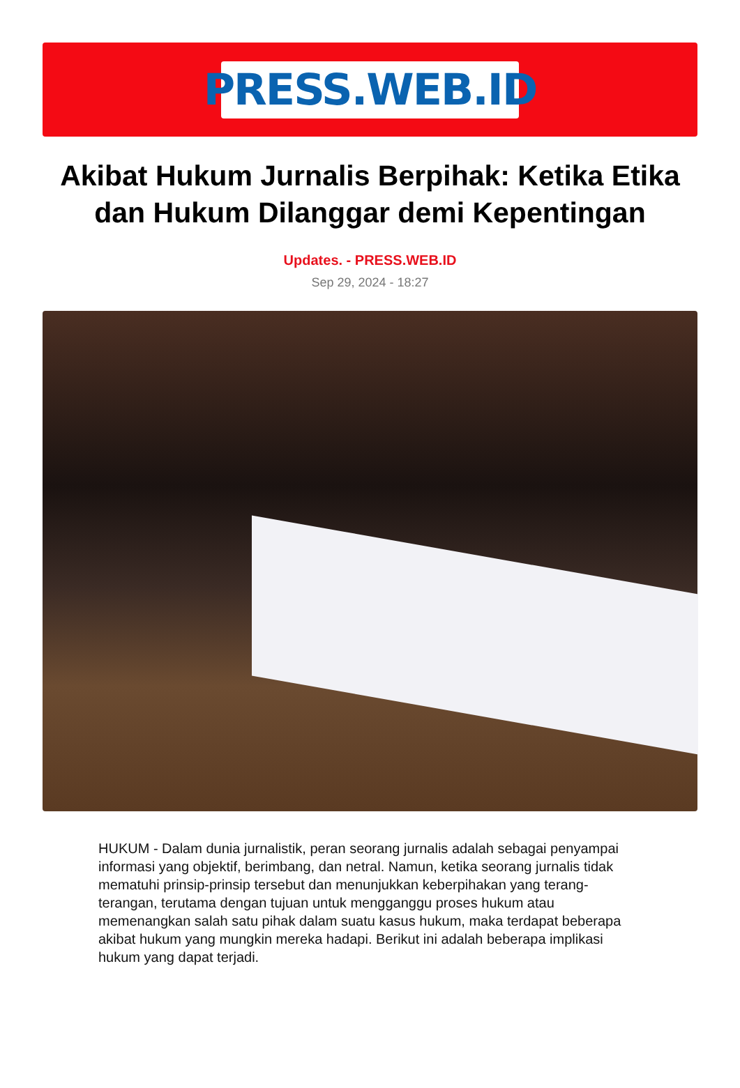PRESS.WEB.ID
Akibat Hukum Jurnalis Berpihak: Ketika Etika dan Hukum Dilanggar demi Kepentingan
Updates. - PRESS.WEB.ID
Sep 29, 2024 - 18:27
HUKUM - Dalam dunia jurnalistik, peran seorang jurnalis adalah sebagai penyampai informasi yang objektif, berimbang, dan netral. Namun, ketika seorang jurnalis tidak mematuhi prinsip-prinsip tersebut dan menunjukkan keberpihakan yang terang-terangan, terutama dengan tujuan untuk mengganggu proses hukum atau memenangkan salah satu pihak dalam suatu kasus hukum, maka terdapat beberapa akibat hukum yang mungkin mereka hadapi. Berikut ini adalah beberapa implikasi hukum yang dapat terjadi.